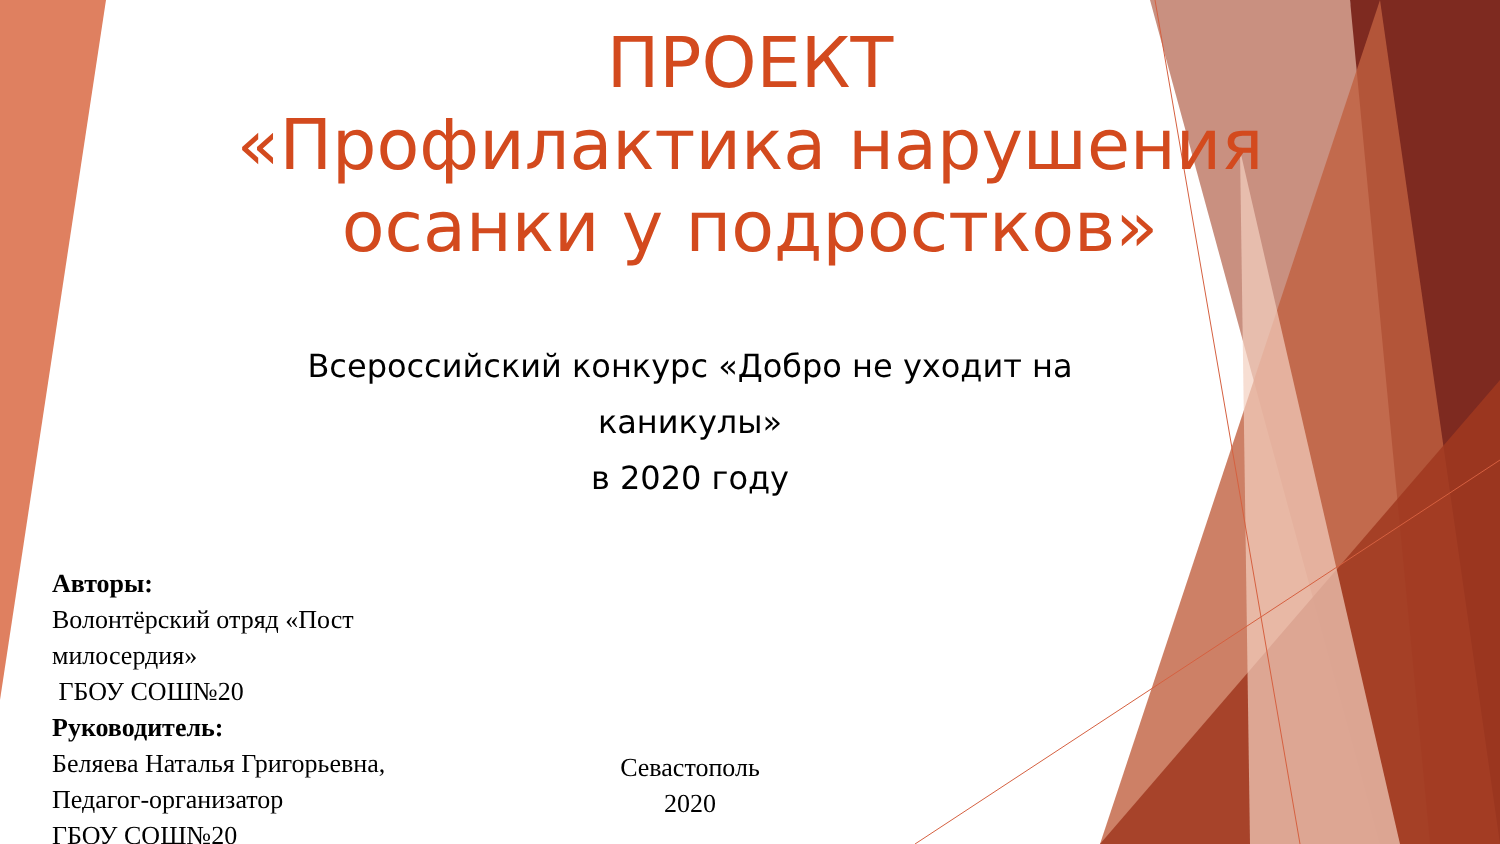ПРОЕКТ
«Профилактика нарушения осанки у подростков»
Всероссийский конкурс «Добро не уходит на каникулы»
в 2020 году
Авторы:
Волонтёрский отряд «Пост милосердия»
ГБОУ СОШ№20
Руководитель:
Беляева Наталья Григорьевна,
Педагог-организатор
ГБОУ СОШ№20
Севастополь
2020